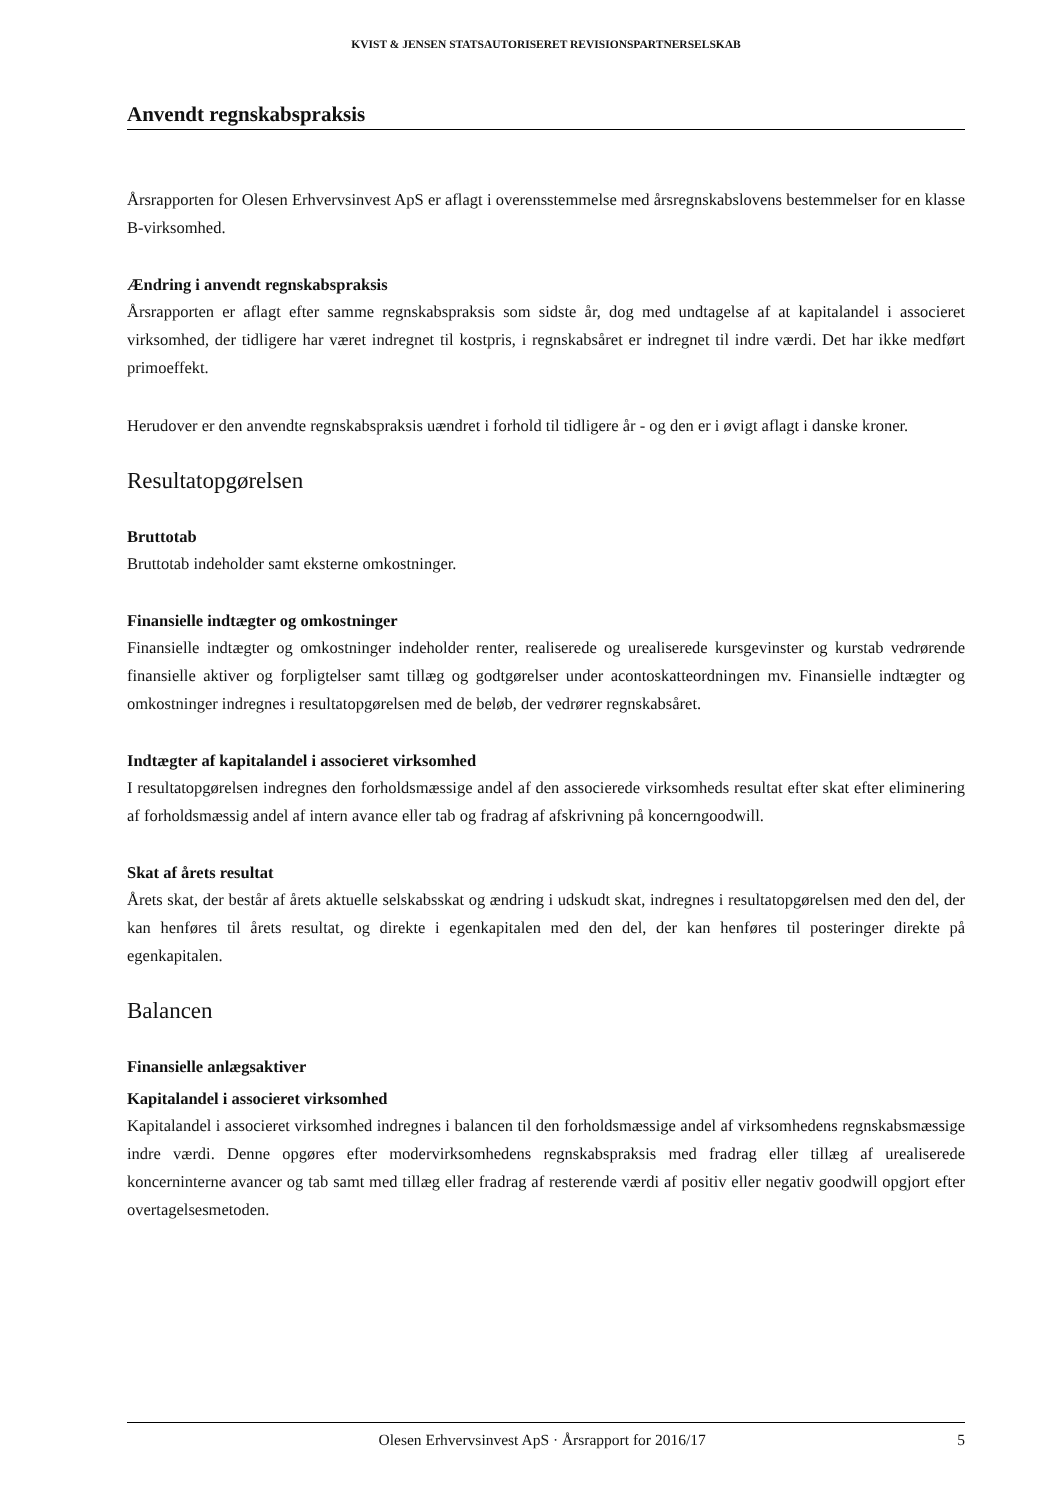KVIST & JENSEN STATSAUTORISERET REVISIONSPARTNERSELSKAB
Anvendt regnskabspraksis
Årsrapporten for Olesen Erhvervsinvest ApS er aflagt i overensstemmelse med årsregnskabslovens bestemmelser for en klasse B-virksomhed.
Ændring i anvendt regnskabspraksis
Årsrapporten er aflagt efter samme regnskabspraksis som sidste år, dog med undtagelse af at kapitalandel i associeret virksomhed, der tidligere har været indregnet til kostpris, i regnskabsåret er indregnet til indre værdi. Det har ikke medført primoeffekt.
Herudover er den anvendte regnskabspraksis uændret i forhold til tidligere år - og den er i øvigt aflagt i danske kroner.
Resultatopgørelsen
Bruttotab
Bruttotab indeholder samt eksterne omkostninger.
Finansielle indtægter og omkostninger
Finansielle indtægter og omkostninger indeholder renter, realiserede og urealiserede kursgevinster og kurstab vedrørende finansielle aktiver og forpligtelser samt tillæg og godtgørelser under acontoskatteordningen mv. Finansielle indtægter og omkostninger indregnes i resultatopgørelsen med de beløb, der vedrører regnskabsåret.
Indtægter af kapitalandel i associeret virksomhed
I resultatopgørelsen indregnes den forholdsmæssige andel af den associerede virksomheds resultat efter skat efter eliminering af forholdsmæssig andel af intern avance eller tab og fradrag af afskrivning på koncerngoodwill.
Skat af årets resultat
Årets skat, der består af årets aktuelle selskabsskat og ændring i udskudt skat, indregnes i resultatopgørelsen med den del, der kan henføres til årets resultat, og direkte i egenkapitalen med den del, der kan henføres til posteringer direkte på egenkapitalen.
Balancen
Finansielle anlægsaktiver
Kapitalandel i associeret virksomhed
Kapitalandel i associeret virksomhed indregnes i balancen til den forholdsmæssige andel af virksomhedens regnskabsmæssige indre værdi. Denne opgøres efter modervirksomhedens regnskabspraksis med fradrag eller tillæg af urealiserede koncerninterne avancer og tab samt med tillæg eller fradrag af resterende værdi af positiv eller negativ goodwill opgjort efter overtagelsesmetoden.
Olesen Erhvervsinvest ApS · Årsrapport for 2016/17 5